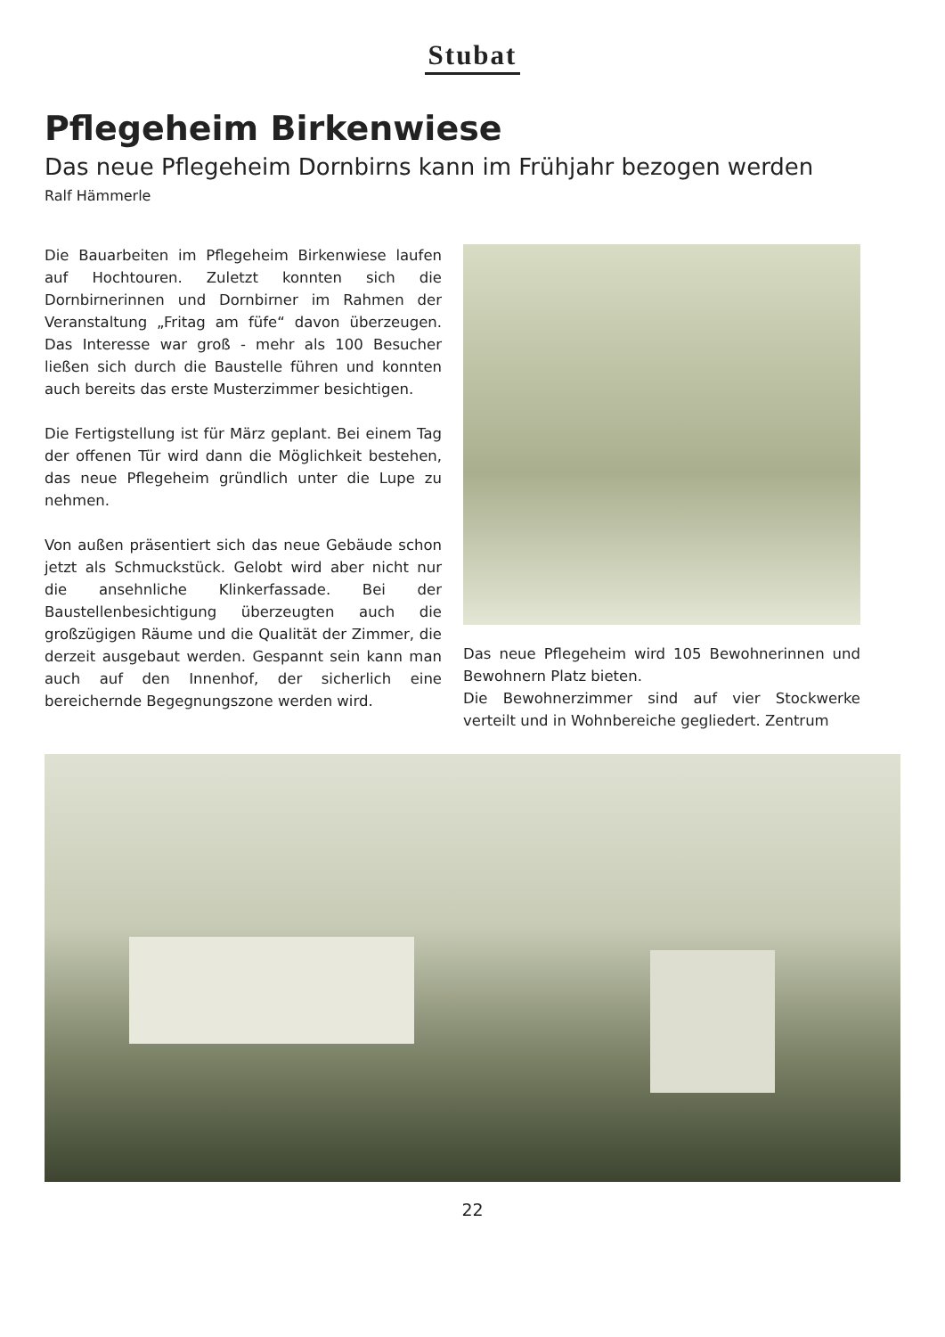Stubat
Pflegeheim Birkenwiese
Das neue Pflegeheim Dornbirns kann im Frühjahr bezogen werden
Ralf Hämmerle
Die Bauarbeiten im Pflegeheim Birkenwiese laufen auf Hochtouren. Zuletzt konnten sich die Dornbirnerinnen und Dornbirner im Rahmen der Veranstaltung „Fritag am füfe“ davon überzeugen. Das Interesse war groß - mehr als 100 Besucher ließen sich durch die Baustelle führen und konnten auch bereits das erste Musterzimmer besichtigen.
Die Fertigstellung ist für März geplant. Bei einem Tag der offenen Tür wird dann die Möglichkeit bestehen, das neue Pflegeheim gründlich unter die Lupe zu nehmen.
Von außen präsentiert sich das neue Gebäude schon jetzt als Schmuckstück. Gelobt wird aber nicht nur die ansehnliche Klinkerfassade. Bei der Baustellenbesichtigung überzeugten auch die großzügigen Räume und die Qualität der Zimmer, die derzeit ausgebaut werden. Gespannt sein kann man auch auf den Innenhof, der sicherlich eine bereichernde Begegnungszone werden wird.
Das neue Pflegeheim wird 105 Bewohnerinnen und Bewohnern Platz bieten.
Die Bewohnerzimmer sind auf vier Stockwerke verteilt und in Wohnbereiche gegliedert. Zentrum
22